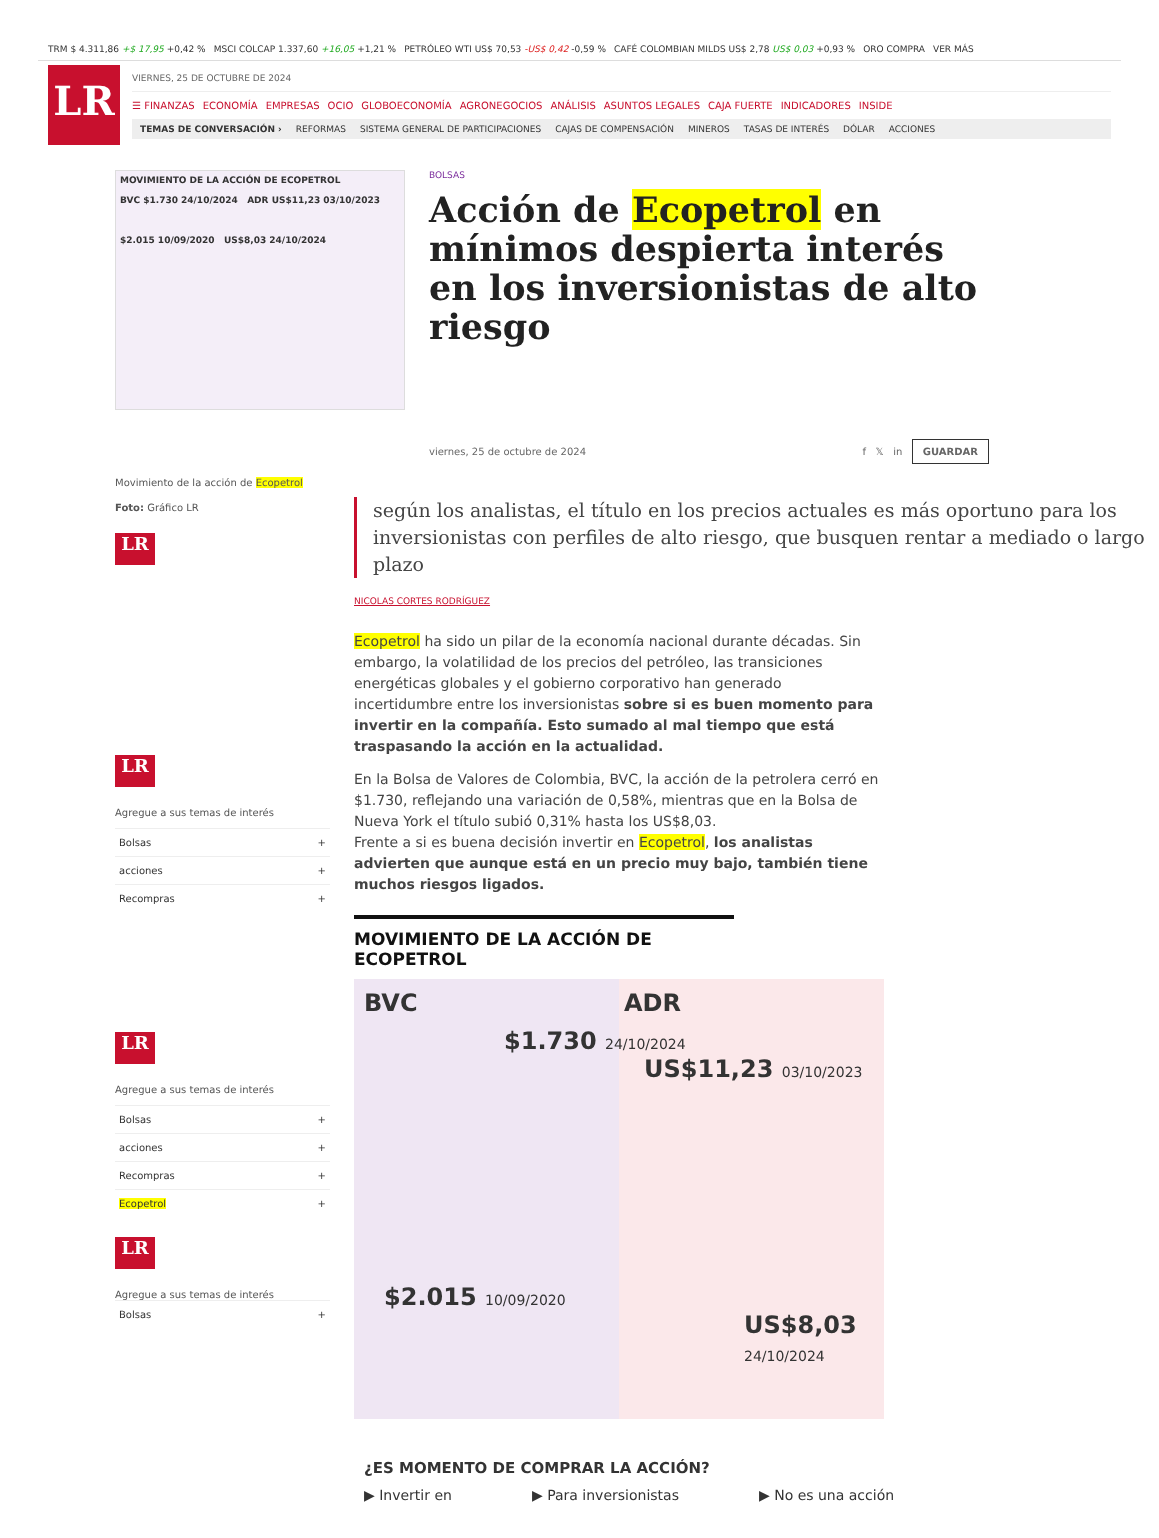TRM $ 4.311,86 +$ 17,95 +0,42 % MSCI COLCAP 1.337,60 +16,05 +1,21 % PETRÓLEO WTI US$ 70,53 -US$ 0,42 -0,59 % CAFÉ COLOMBIAN MILDS US$ 2,78 US$ 0,03 +0,93 % ORO COMPRA VER MÁS
LR
VIERNES, 25 DE OCTUBRE DE 2024
☰ FINANZAS ECONOMÍA EMPRESAS OCIO GLOBOECONOMÍA AGRONEGOCIOS ANÁLISIS ASUNTOS LEGALES CAJA FUERTE INDICADORES INSIDE
TEMAS DE CONVERSACIÓN › REFORMAS SISTEMA GENERAL DE PARTICIPACIONES CAJAS DE COMPENSACIÓN MINEROS TASAS DE INTERÉS DÓLAR ACCIONES
MOVIMIENTO DE LA ACCIÓN DE ECOPETROL
BVC $1.730 24/10/2024 ADR US$11,23 03/10/2023
$2.015 10/09/2020 US$8,03 24/10/2024
BOLSAS
Acción de Ecopetrol en mínimos despierta interés en los inversionistas de alto riesgo
viernes, 25 de octubre de 2024 f 𝕏 in GUARDAR
Movimiento de la acción de Ecopetrol
Foto: Gráfico LR
LR
LR
Agregue a sus temas de interés
Bolsas +
acciones +
Recompras +
LR
Agregue a sus temas de interés
Bolsas +
acciones +
Recompras +
Ecopetrol +
LR
Agregue a sus temas de interés
Bolsas +
según los analistas, el título en los precios actuales es más oportuno para los inversionistas con perfiles de alto riesgo, que busquen rentar a mediado o largo plazo
NICOLAS CORTES RODRÍGUEZ
Ecopetrol ha sido un pilar de la economía nacional durante décadas. Sin embargo, la volatilidad de los precios del petróleo, las transiciones energéticas globales y el gobierno corporativo han generado incertidumbre entre los inversionistas sobre si es buen momento para invertir en la compañía. Esto sumado al mal tiempo que está traspasando la acción en la actualidad.
En la Bolsa de Valores de Colombia, BVC, la acción de la petrolera cerró en $1.730, reflejando una variación de 0,58%, mientras que en la Bolsa de Nueva York el título subió 0,31% hasta los US$8,03.
Frente a si es buena decisión invertir en Ecopetrol, los analistas advierten que aunque está en un precio muy bajo, también tiene muchos riesgos ligados.
MOVIMIENTO DE LA ACCIÓN DE ECOPETROL
BVC ADR
$1.730 24/10/2024
US$11,23 03/10/2023
$2.015 10/09/2020
US$8,03 24/10/2024
¿ES MOMENTO DE COMPRAR LA ACCIÓN?
▶ Invertir en ▶ Para inversionistas ▶ No es una acción